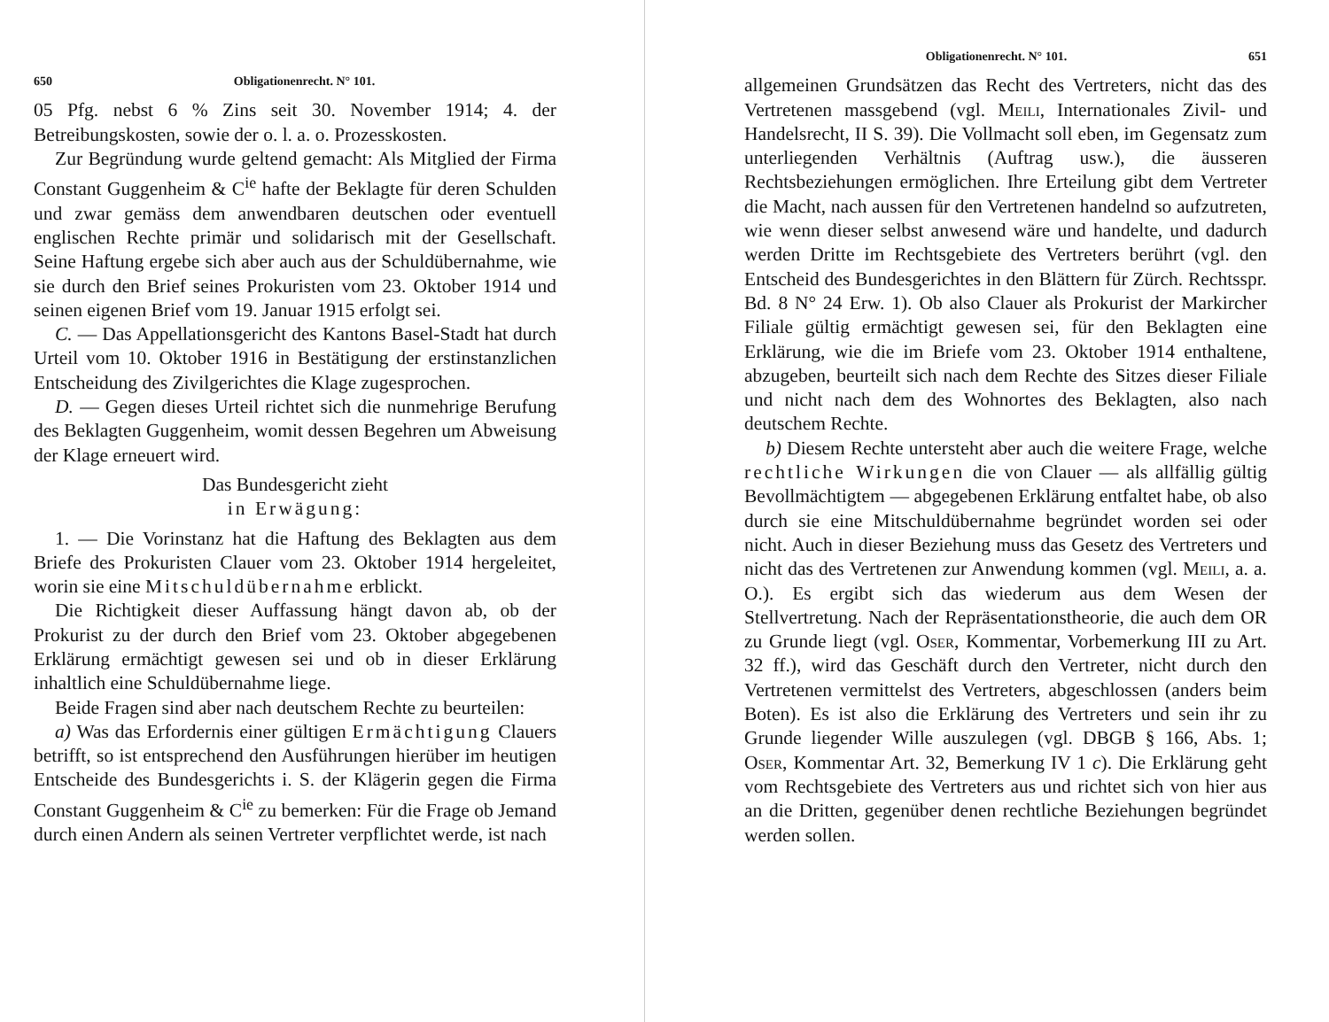650 Obligationenrecht. N° 101.
05 Pfg. nebst 6 % Zins seit 30. November 1914; 4. der Betreibungskosten, sowie der o. l. a. o. Prozesskosten.
Zur Begründung wurde geltend gemacht: Als Mitglied der Firma Constant Guggenheim & C<sup>ie</sup> hafte der Beklagte für deren Schulden und zwar gemäss dem anwendbaren deutschen oder eventuell englischen Rechte primär und solidarisch mit der Gesellschaft. Seine Haftung ergebe sich aber auch aus der Schuldübernahme, wie sie durch den Brief seines Prokuristen vom 23. Oktober 1914 und seinen eigenen Brief vom 19. Januar 1915 erfolgt sei.
C. — Das Appellationsgericht des Kantons Basel-Stadt hat durch Urteil vom 10. Oktober 1916 in Bestätigung der erstinstanzlichen Entscheidung des Zivilgerichtes die Klage zugesprochen.
D. — Gegen dieses Urteil richtet sich die nunmehrige Berufung des Beklagten Guggenheim, womit dessen Begehren um Abweisung der Klage erneuert wird.
Das Bundesgericht zieht
in Erwägung:
1. — Die Vorinstanz hat die Haftung des Beklagten aus dem Briefe des Prokuristen Clauer vom 23. Oktober 1914 hergeleitet, worin sie eine Mitschuldübernahme erblickt.
Die Richtigkeit dieser Auffassung hängt davon ab, ob der Prokurist zu der durch den Brief vom 23. Oktober abgegebenen Erklärung ermächtigt gewesen sei und ob in dieser Erklärung inhaltlich eine Schuldübernahme liege.
Beide Fragen sind aber nach deutschem Rechte zu beurteilen:
a) Was das Erfordernis einer gültigen Ermächtigung Clauers betrifft, so ist entsprechend den Ausführungen hierüber im heutigen Entscheide des Bundesgerichts i. S. der Klägerin gegen die Firma Constant Guggenheim & C<sup>ie</sup> zu bemerken: Für die Frage ob Jemand durch einen Andern als seinen Vertreter verpflichtet werde, ist nach
Obligationenrecht. N° 101. 651
allgemeinen Grundsätzen das Recht des Vertreters, nicht das des Vertretenen massgebend (vgl. Meili, Internationales Zivil- und Handelsrecht, II S. 39). Die Vollmacht soll eben, im Gegensatz zum unterliegenden Verhältnis (Auftrag usw.), die äusseren Rechtsbeziehungen ermöglichen. Ihre Erteilung gibt dem Vertreter die Macht, nach aussen für den Vertretenen handelnd so aufzutreten, wie wenn dieser selbst anwesend wäre und handelte, und dadurch werden Dritte im Rechtsgebiete des Vertreters berührt (vgl. den Entscheid des Bundesgerichtes in den Blättern für Zürch. Rechtsspr. Bd. 8 N° 24 Erw. 1). Ob also Clauer als Prokurist der Markircher Filiale gültig ermächtigt gewesen sei, für den Beklagten eine Erklärung, wie die im Briefe vom 23. Oktober 1914 enthaltene, abzugeben, beurteilt sich nach dem Rechte des Sitzes dieser Filiale und nicht nach dem des Wohnortes des Beklagten, also nach deutschem Rechte.
b) Diesem Rechte untersteht aber auch die weitere Frage, welche rechtliche Wirkungen die von Clauer — als allfällig gültig Bevollmächtigtem — abgegebenen Erklärung entfaltet habe, ob also durch sie eine Mitschuldübernahme begründet worden sei oder nicht. Auch in dieser Beziehung muss das Gesetz des Vertreters und nicht das des Vertretenen zur Anwendung kommen (vgl. Meili, a. a. O.). Es ergibt sich das wiederum aus dem Wesen der Stellvertretung. Nach der Repräsentationstheorie, die auch dem OR zu Grunde liegt (vgl. Oser, Kommentar, Vorbemerkung III zu Art. 32 ff.), wird das Geschäft durch den Vertreter, nicht durch den Vertretenen vermittelst des Vertreters, abgeschlossen (anders beim Boten). Es ist also die Erklärung des Vertreters und sein ihr zu Grunde liegender Wille auszulegen (vgl. DBGB § 166, Abs. 1; Oser, Kommentar Art. 32, Bemerkung IV 1 c). Die Erklärung geht vom Rechtsgebiete des Vertreters aus und richtet sich von hier aus an die Dritten, gegenüber denen rechtliche Beziehungen begründet werden sollen.